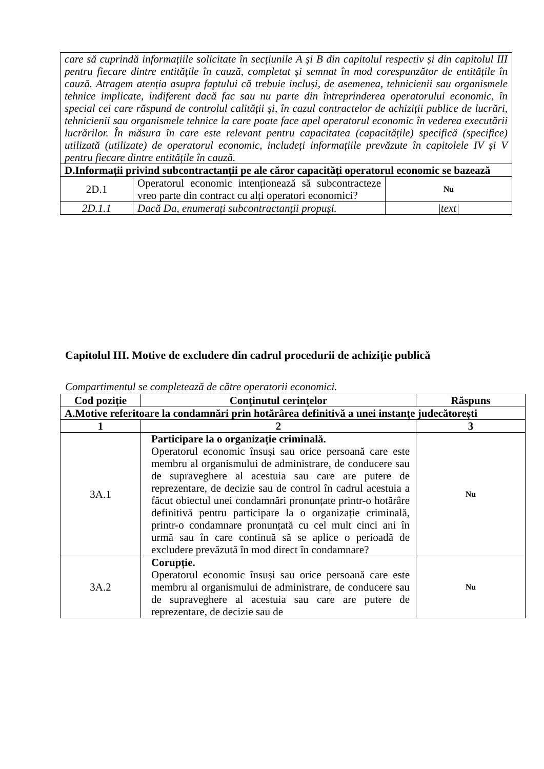| care să cuprindă informațiile solicitate în secțiunile A și B din capitolul respectiv și din capitolul III pentru fiecare dintre entitățile în cauză, completat și semnat în mod corespunzător de entitățile în cauză. Atragem atenția asupra faptului că trebuie incluși, de asemenea, tehnicienii sau organismele tehnice implicate, indiferent dacă fac sau nu parte din întreprinderea operatorului economic, în special cei care răspund de controlul calității și, în cazul contractelor de achiziții publice de lucrări, tehnicienii sau organismele tehnice la care poate face apel operatorul economic în vederea executării lucrărilor. În măsura în care este relevant pentru capacitatea (capacitățile) specifică (specifice) utilizată (utilizate) de operatorul economic, includeți informațiile prevăzute în capitolele IV și V pentru fiecare dintre entitățile în cauză. | | |
| D.Informații privind subcontractanții pe ale căror capacități operatorul economic se bazează | | |
| 2D.1 | Operatorul economic intenționează să subcontracteze vreo parte din contract cu alți operatori economici? | Nu |
| 2D.1.1 | Dacă Da, enumerați subcontractanții propuși. | /text/ |
Capitolul III. Motive de excludere din cadrul procedurii de achiziție publică
Compartimentul se completează de către operatorii economici.
| Cod poziție | Conținutul cerințelor | Răspuns |
| --- | --- | --- |
| A.Motive referitoare la condamnări prin hotărârea definitivă a unei instanțe judecătorești | | |
| 1 | 2 | 3 |
| 3A.1 | Participare la o organizație criminală. Operatorul economic însuși sau orice persoană care este membru al organismului de administrare, de conducere sau de supraveghere al acestuia sau care are putere de reprezentare, de decizie sau de control în cadrul acestuia a făcut obiectul unei condamnări pronunțate printr-o hotărâre definitivă pentru participare la o organizație criminală, printr-o condamnare pronunțată cu cel mult cinci ani în urmă sau în care continuă să se aplice o perioadă de excludere prevăzută în mod direct în condamnare? | Nu |
| 3A.2 | Corupție. Operatorul economic însuși sau orice persoană care este membru al organismului de administrare, de conducere sau de supraveghere al acestuia sau care are putere de reprezentare, de decizie sau de | Nu |